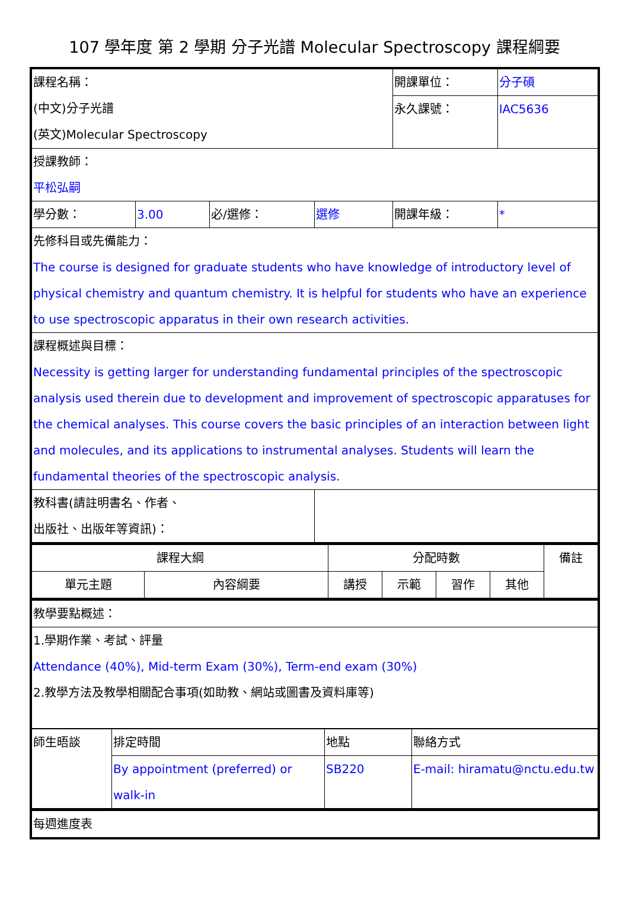107 學年度 第 2 學期 分子光譜 Molecular Spectroscopy 課程綱要
| 課程名稱： (中文)分子光譜 (英文)Molecular Spectroscopy | | | | 開課單位： | 分子碩 |
| | | | | 永久課號： | IAC5636 |
| 授課教師： 平松弘嗣 | | | | | |
| 學分數： | 3.00 | 必/選修： | 選修 | 開課年級： | * |
| 先修科目或先備能力： The course is designed for graduate students who have knowledge of introductory level of physical chemistry and quantum chemistry. It is helpful for students who have an experience to use spectroscopic apparatus in their own research activities. | | | | | |
| 課程概述與目標： Necessity is getting larger for understanding fundamental principles of the spectroscopic analysis used therein due to development and improvement of spectroscopic apparatuses for the chemical analyses. This course covers the basic principles of an interaction between light and molecules, and its applications to instrumental analyses. Students will learn the fundamental theories of the spectroscopic analysis. | | | | | |
| 教科書(請註明書名、作者、 出版社、出版年等資訊)： | | | | | |
| 課程大綱 | | 分配時數 | | | | 備註 |
| 單元主題 | 內容綱要 | 講授 | 示範 | 習作 | 其他 | |
| 教學要點概述： |
| 1.學期作業、考試、評量 Attendance (40%), Mid-term Exam (30%), Term-end exam (30%) 2.教學方法及教學相關配合事項(如助教、網站或圖書及資料庫等) |
| 師生晤談 | 排定時間 | 地點 | 聯絡方式 |
| | By appointment (preferred) or walk-in | SB220 | E-mail: hiramatu@nctu.edu.tw |
| 每週進度表 |